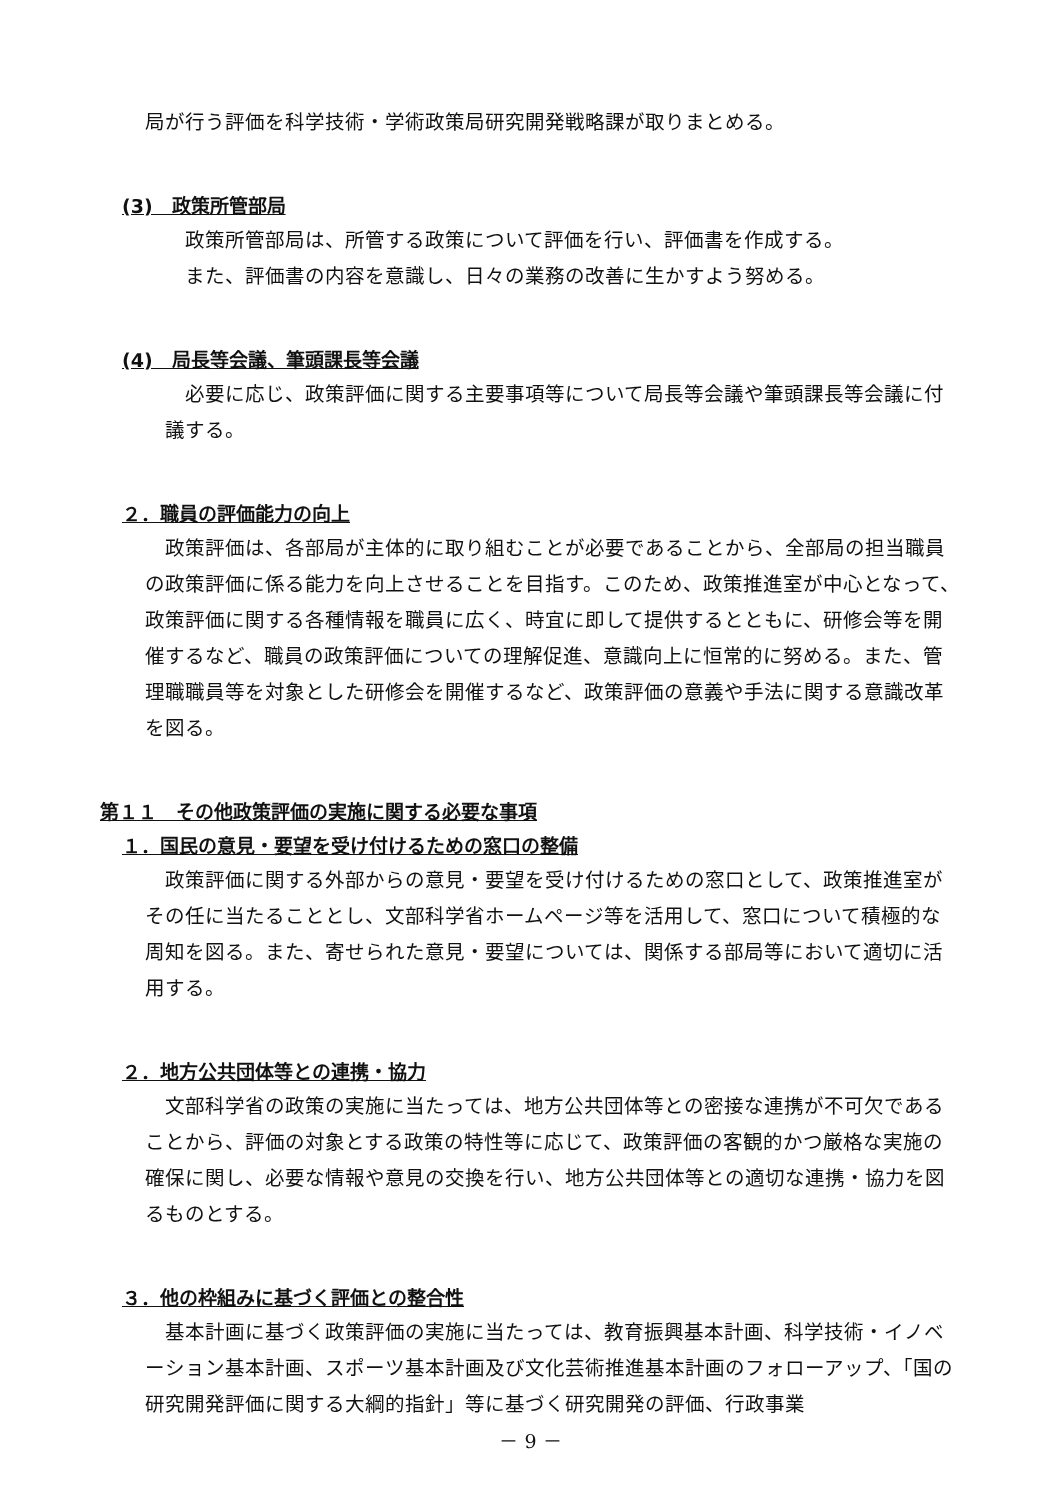局が行う評価を科学技術・学術政策局研究開発戦略課が取りまとめる。
(3)　政策所管部局
政策所管部局は、所管する政策について評価を行い、評価書を作成する。
また、評価書の内容を意識し、日々の業務の改善に生かすよう努める。
(4)　局長等会議、筆頭課長等会議
必要に応じ、政策評価に関する主要事項等について局長等会議や筆頭課長等会議に付議する。
２．職員の評価能力の向上
政策評価は、各部局が主体的に取り組むことが必要であることから、全部局の担当職員の政策評価に係る能力を向上させることを目指す。このため、政策推進室が中心となって、政策評価に関する各種情報を職員に広く、時宜に即して提供するとともに、研修会等を開催するなど、職員の政策評価についての理解促進、意識向上に恒常的に努める。また、管理職職員等を対象とした研修会を開催するなど、政策評価の意義や手法に関する意識改革を図る。
第１１　その他政策評価の実施に関する必要な事項
１．国民の意見・要望を受け付けるための窓口の整備
政策評価に関する外部からの意見・要望を受け付けるための窓口として、政策推進室がその任に当たることとし、文部科学省ホームページ等を活用して、窓口について積極的な周知を図る。また、寄せられた意見・要望については、関係する部局等において適切に活用する。
２．地方公共団体等との連携・協力
文部科学省の政策の実施に当たっては、地方公共団体等との密接な連携が不可欠であることから、評価の対象とする政策の特性等に応じて、政策評価の客観的かつ厳格な実施の確保に関し、必要な情報や意見の交換を行い、地方公共団体等との適切な連携・協力を図るものとする。
３．他の枠組みに基づく評価との整合性
基本計画に基づく政策評価の実施に当たっては、教育振興基本計画、科学技術・イノベーション基本計画、スポーツ基本計画及び文化芸術推進基本計画のフォローアップ、「国の研究開発評価に関する大綱的指針」等に基づく研究開発の評価、行政事業
－ 9 －